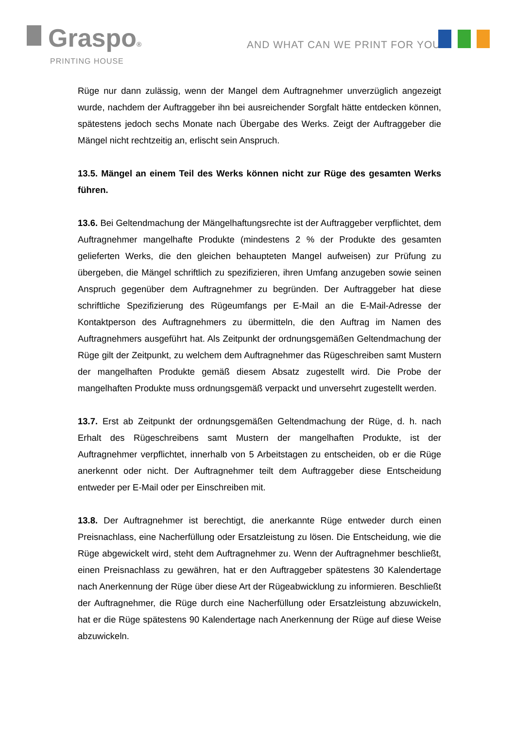Graspo®
PRINTING HOUSE
AND WHAT CAN WE PRINT FOR YOU?
Rüge nur dann zulässig, wenn der Mangel dem Auftragnehmer unverzüglich angezeigt wurde, nachdem der Auftraggeber ihn bei ausreichender Sorgfalt hätte entdecken können, spätestens jedoch sechs Monate nach Übergabe des Werks. Zeigt der Auftraggeber die Mängel nicht rechtzeitig an, erlischt sein Anspruch.
13.5. Mängel an einem Teil des Werks können nicht zur Rüge des gesamten Werks führen.
13.6. Bei Geltendmachung der Mängelhaftungsrechte ist der Auftraggeber verpflichtet, dem Auftragnehmer mangelhafte Produkte (mindestens 2 % der Produkte des gesamten gelieferten Werks, die den gleichen behaupteten Mangel aufweisen) zur Prüfung zu übergeben, die Mängel schriftlich zu spezifizieren, ihren Umfang anzugeben sowie seinen Anspruch gegenüber dem Auftragnehmer zu begründen. Der Auftraggeber hat diese schriftliche Spezifizierung des Rügeumfangs per E-Mail an die E-Mail-Adresse der Kontaktperson des Auftragnehmers zu übermitteln, die den Auftrag im Namen des Auftragnehmers ausgeführt hat. Als Zeitpunkt der ordnungsgemäßen Geltendmachung der Rüge gilt der Zeitpunkt, zu welchem dem Auftragnehmer das Rügeschreiben samt Mustern der mangelhaften Produkte gemäß diesem Absatz zugestellt wird. Die Probe der mangelhaften Produkte muss ordnungsgemäß verpackt und unversehrt zugestellt werden.
13.7. Erst ab Zeitpunkt der ordnungsgemäßen Geltendmachung der Rüge, d. h. nach Erhalt des Rügeschreibens samt Mustern der mangelhaften Produkte, ist der Auftragnehmer verpflichtet, innerhalb von 5 Arbeitstagen zu entscheiden, ob er die Rüge anerkennt oder nicht. Der Auftragnehmer teilt dem Auftraggeber diese Entscheidung entweder per E-Mail oder per Einschreiben mit.
13.8. Der Auftragnehmer ist berechtigt, die anerkannte Rüge entweder durch einen Preisnachlass, eine Nacherfüllung oder Ersatzleistung zu lösen. Die Entscheidung, wie die Rüge abgewickelt wird, steht dem Auftragnehmer zu. Wenn der Auftragnehmer beschließt, einen Preisnachlass zu gewähren, hat er den Auftraggeber spätestens 30 Kalendertage nach Anerkennung der Rüge über diese Art der Rügeabwicklung zu informieren. Beschließt der Auftragnehmer, die Rüge durch eine Nacherfüllung oder Ersatzleistung abzuwickeln, hat er die Rüge spätestens 90 Kalendertage nach Anerkennung der Rüge auf diese Weise abzuwickeln.